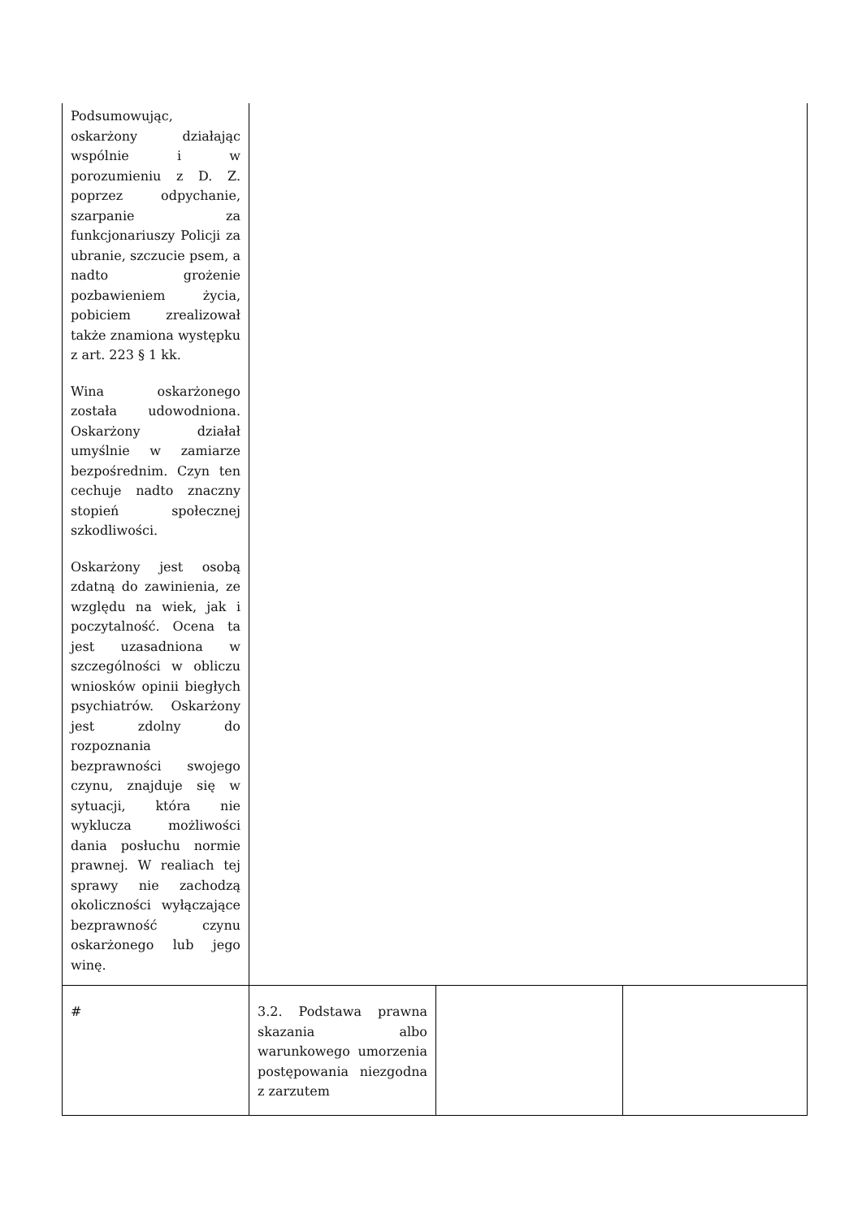| Podsumowując, oskarżony działając wspólnie i w porozumieniu z D. Z. poprzez odpychanie, szarpanie za funkcjonariuszy Policji za ubranie, szczucie psem, a nadto grożenie pozbawieniem życia, pobiciem zrealizował także znamiona występku z art. 223 § 1 kk. Wina oskarżonego została udowodniona. Oskarżony działał umyślnie w zamiarze bezpośrednim. Czyn ten cechuje nadto znaczny stopień społecznej szkodliwości. Oskarżony jest osobą zdatną do zawinienia, ze względu na wiek, jak i poczytalność. Ocena ta jest uzasadniona w szczególności w obliczu wniosków opinii biegłych psychiatrów. Oskarżony jest zdolny do rozpoznania bezprawności swojego czynu, znajduje się w sytuacji, która nie wyklucza możliwości dania posłuchu normie prawnej. W realiach tej sprawy nie zachodzą okoliczności wyłączające bezprawność czynu oskarżonego lub jego winę. | | | |
| # | 3.2. Podstawa prawna skazania albo warunkowego umorzenia postępowania niezgodna z zarzutem | | |